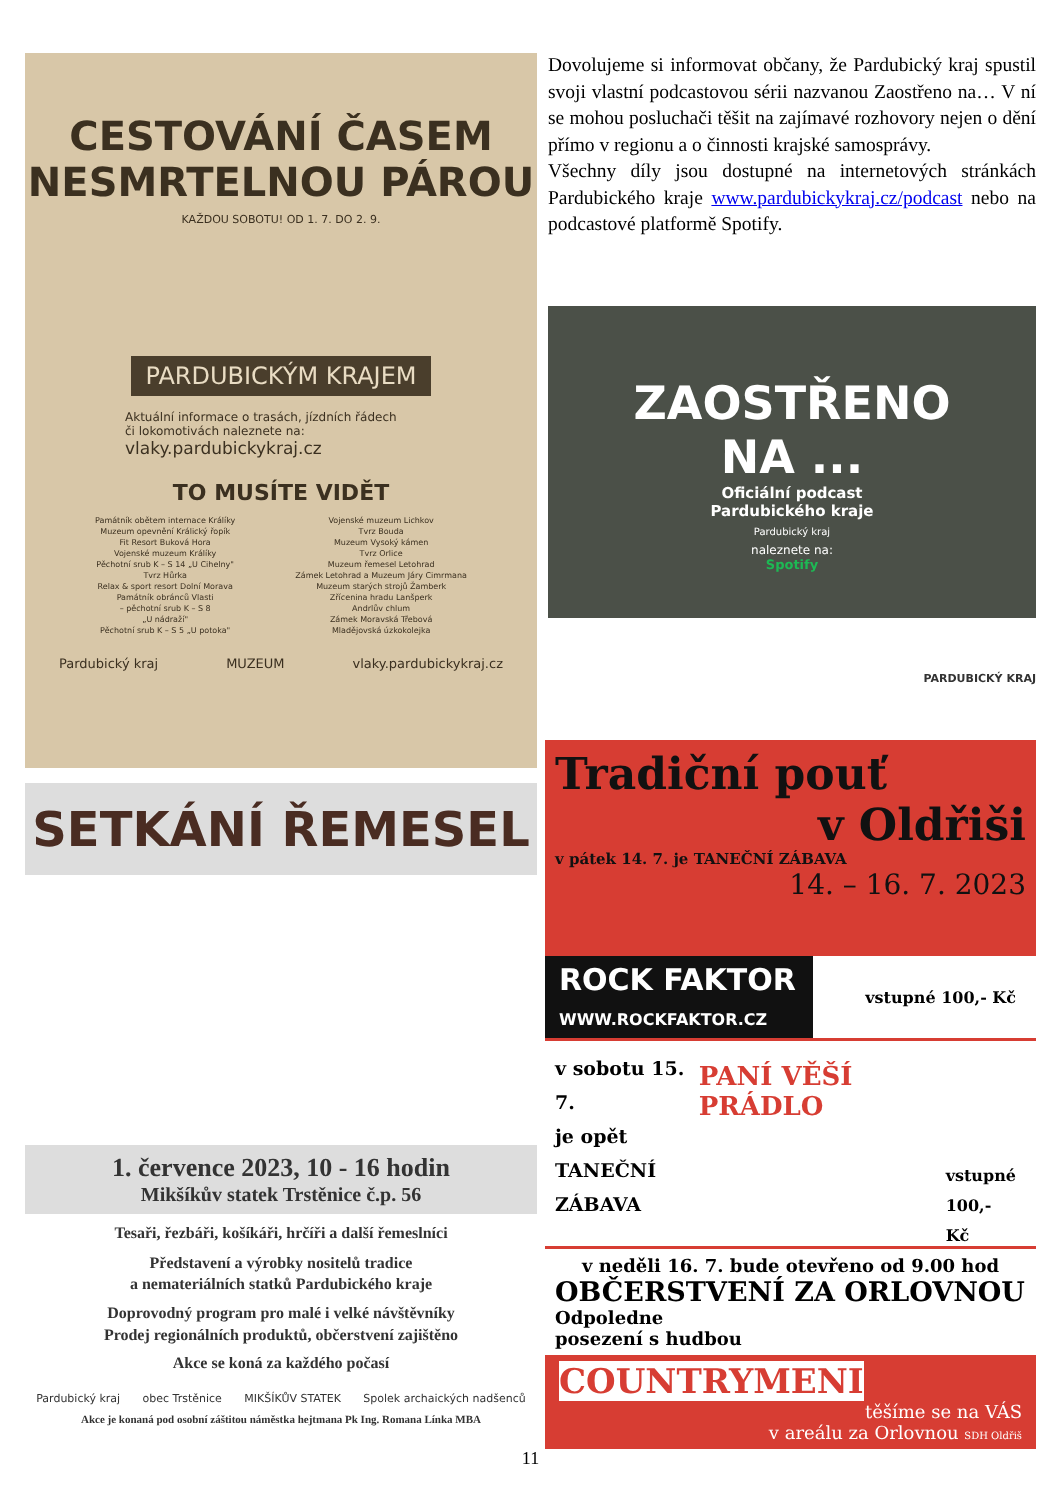CESTOVÁNÍ ČASEM
NESMRTELNOU PÁROU
KAŽDOU SOBOTU! OD 1. 7. DO 2. 9.
PARDUBICKÝM KRAJEM
Aktuální informace o trasách, jízdních řádech
či lokomotivách naleznete na:
vlaky.pardubickykraj.cz
TO MUSÍTE VIDĚT
Památník obětem internace Králíky
Muzeum opevnění Králický řopík
Fit Resort Buková Hora
Vojenské muzeum Králíky
Pěchotní srub K – S 14 „U Cihelny"
Tvrz Hůrka
Relax & sport resort Dolní Morava
Památník obránců Vlasti
– pěchotní srub K – S 8
„U nádraží"
Pěchotní srub K – S 5 „U potoka"
Vojenské muzeum Lichkov
Tvrz Bouda
Muzeum Vysoký kámen
Tvrz Orlice
Muzeum řemesel Letohrad
Zámek Letohrad a Muzeum Járy Cimrmana
Muzeum starých strojů Žamberk
Zřícenina hradu Lanšperk
Andrlův chlum
Zámek Moravská Třebová
Mladějovská úzkokolejka
Pardubický kraj MUZEUM vlaky.pardubickykraj.cz
Dovolujeme si informovat občany, že Pardubický kraj spustil svoji vlastní podcastovou sérii nazvanou Zaostřeno na… V ní se mohou posluchači těšit na zajímavé rozhovory nejen o dění přímo v regionu a o činnosti krajské samosprávy.
Všechny díly jsou dostupné na internetových stránkách Pardubického kraje www.pardubickykraj.cz/podcast nebo na podcastové platformě Spotify.
ZAOSTŘENO
NA ...
Oficiální podcast
Pardubického kraje
Pardubický kraj
naleznete na:
Spotify
PARDUBICKÝ KRAJ
SETKÁNÍ ŘEMESEL
1. července 2023, 10 - 16 hodin
Mikšíkův statek Trstěnice č.p. 56
Tesaři, řezbáři, košíkáři, hrčíři a další řemeslníci
Představení a výrobky nositelů tradice
a nemateriálních statků Pardubického kraje
Doprovodný program pro malé i velké návštěvníky
Prodej regionálních produktů, občerstvení zajištěno
Akce se koná za každého počasí
Pardubický kraj obec Trstěnice MIKŠÍKŮV STATEK Spolek archaických nadšenců
Akce je konaná pod osobní záštitou náměstka hejtmana Pk Ing. Romana Línka MBA
Tradiční pouť
v Oldřiši
v pátek 14. 7. je TANEČNÍ ZÁBAVA
14. – 16. 7. 2023
ROCK FAKTOR
WWW.ROCKFAKTOR.CZ
vstupné 100,- Kč
v sobotu 15. 7.
je opět
TANEČNÍ
ZÁBAVA
PANÍ VĚŠÍ PRÁDLO
vstupné
100,- Kč
v neděli 16. 7. bude otevřeno od 9.00 hod
OBČERSTVENÍ ZA ORLOVNOU
Odpoledne
posezení s hudbou
COUNTRYMENI
těšíme se na VÁS
v areálu za Orlovnou SDH Oldřiš
11